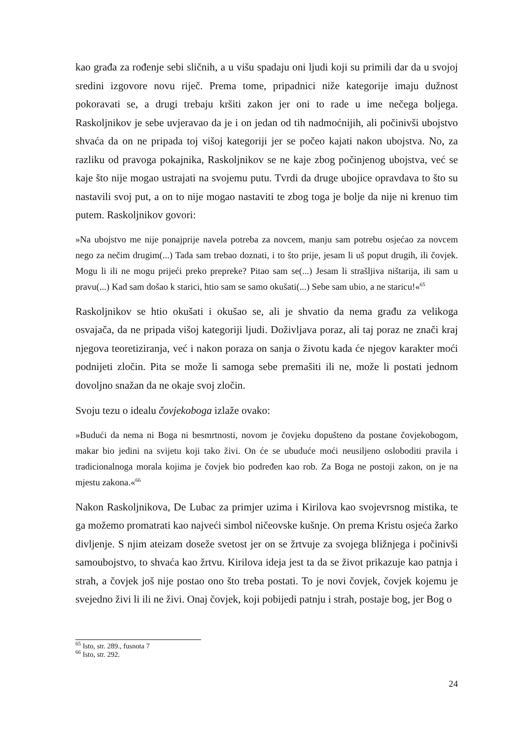kao građa za rođenje sebi sličnih, a u višu spadaju oni ljudi koji su primili dar da u svojoj sredini izgovore novu riječ. Prema tome, pripadnici niže kategorije imaju dužnost pokoravati se, a drugi trebaju kršiti zakon jer oni to rade u ime nečega boljega. Raskoljnikov je sebe uvjeravao da je i on jedan od tih nadmoćnijih, ali počinivši ubojstvo shvaća da on ne pripada toj višoj kategoriji jer se počeo kajati nakon ubojstva. No, za razliku od pravoga pokajnika, Raskoljnikov se ne kaje zbog počinjenog ubojstva, već se kaje što nije mogao ustrajati na svojemu putu. Tvrdi da druge ubojice opravdava to što su nastavili svoj put, a on to nije mogao nastaviti te zbog toga je bolje da nije ni krenuo tim putem. Raskoljnikov govori:
»Na ubojstvo me nije ponajprije navela potreba za novcem, manju sam potrebu osjećao za novcem nego za nečim drugim(...) Tada sam trebao doznati, i to što prije, jesam li uš poput drugih, ili čovjek. Mogu li ili ne mogu prijeći preko prepreke? Pitao sam se(...) Jesam li strašljiva ništarija, ili sam u pravu(...) Kad sam došao k starici, htio sam se samo okušati(...) Sebe sam ubio, a ne staricu!«<sup>65</sup>
Raskoljnikov se htio okušati i okušao se, ali je shvatio da nema građu za velikoga osvajača, da ne pripada višoj kategoriji ljudi. Doživljava poraz, ali taj poraz ne znači kraj njegova teoretiziranja, već i nakon poraza on sanja o životu kada će njegov karakter moći podnijeti zločin. Pita se može li samoga sebe premašiti ili ne, može li postati jednom dovoljno snažan da ne okaje svoj zločin.
Svoju tezu o idealu čovjekoboga izlaže ovako:
»Budući da nema ni Boga ni besmrtnosti, novom je čovjeku dopušteno da postane čovjekobogom, makar bio jedini na svijetu koji tako živi. On će se ubuduće moći neusiljeno osloboditi pravila i tradicionalnoga morala kojima je čovjek bio podređen kao rob. Za Boga ne postoji zakon, on je na mjestu zakona.«<sup>66</sup>
Nakon Raskoljnikova, De Lubac za primjer uzima i Kirilova kao svojevrsnog mistika, te ga možemo promatrati kao najveći simbol ničeovske kušnje. On prema Kristu osjeća žarko divljenje. S njim ateizam doseže svetost jer on se žrtvuje za svojega bližnjega i počinivši samoubojstvo, to shvaća kao žrtvu. Kirilova ideja jest ta da se život prikazuje kao patnja i strah, a čovjek još nije postao ono što treba postati. To je novi čovjek, čovjek kojemu je svejedno živi li ili ne živi. Onaj čovjek, koji pobijedi patnju i strah, postaje bog, jer Bog o
<sup>65</sup> Isto, str. 289., fusnota 7
<sup>66</sup> Isto, str. 292.
24